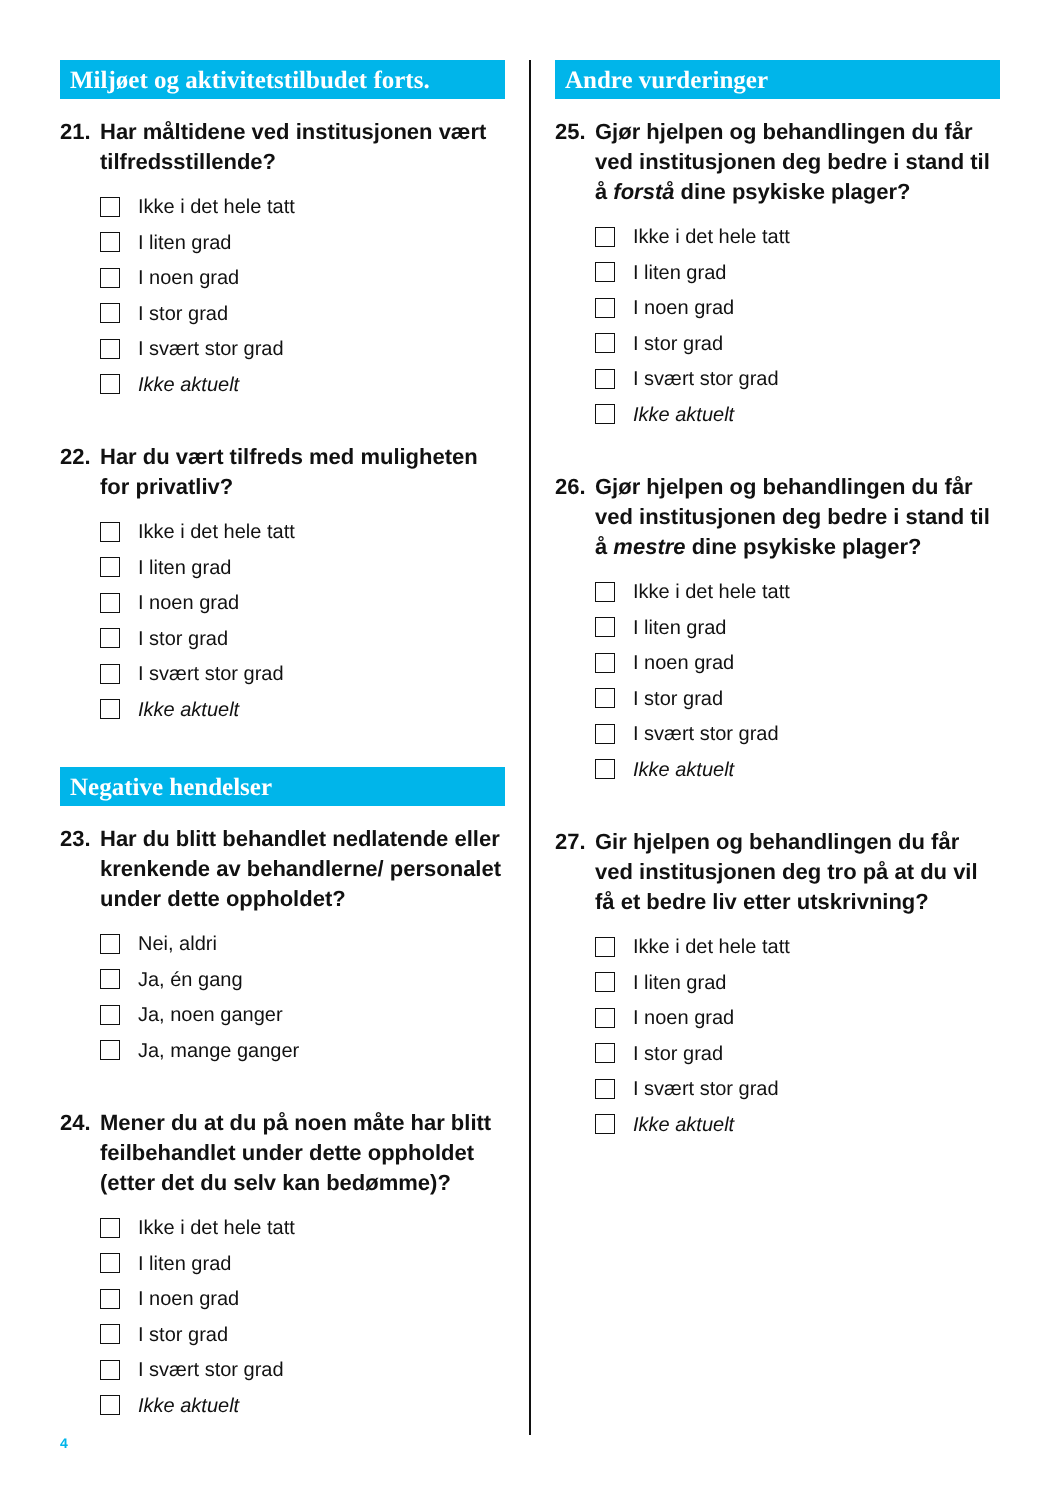Miljøet og aktivitetstilbudet forts.
21. Har måltidene ved institusjonen vært tilfredsstillende?
Ikke i det hele tatt
I liten grad
I noen grad
I stor grad
I svært stor grad
Ikke aktuelt
22. Har du vært tilfreds med muligheten for privatliv?
Ikke i det hele tatt
I liten grad
I noen grad
I stor grad
I svært stor grad
Ikke aktuelt
Negative hendelser
23. Har du blitt behandlet nedlatende eller krenkende av behandlerne/ personalet under dette oppholdet?
Nei, aldri
Ja, én gang
Ja, noen ganger
Ja, mange ganger
24. Mener du at du på noen måte har blitt feilbehandlet under dette oppholdet (etter det du selv kan bedømme)?
Ikke i det hele tatt
I liten grad
I noen grad
I stor grad
I svært stor grad
Ikke aktuelt
Andre vurderinger
25. Gjør hjelpen og behandlingen du får ved institusjonen deg bedre i stand til å forstå dine psykiske plager?
Ikke i det hele tatt
I liten grad
I noen grad
I stor grad
I svært stor grad
Ikke aktuelt
26. Gjør hjelpen og behandlingen du får ved institusjonen deg bedre i stand til å mestre dine psykiske plager?
Ikke i det hele tatt
I liten grad
I noen grad
I stor grad
I svært stor grad
Ikke aktuelt
27. Gir hjelpen og behandlingen du får ved institusjonen deg tro på at du vil få et bedre liv etter utskrivning?
Ikke i det hele tatt
I liten grad
I noen grad
I stor grad
I svært stor grad
Ikke aktuelt
4